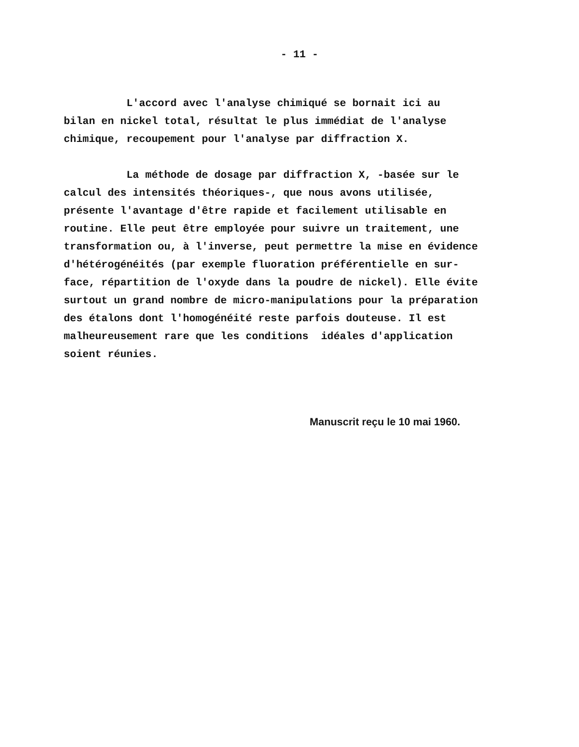- 11 -
L'accord avec l'analyse chimiqué se bornait ici au bilan en nickel total, résultat le plus immédiat de l'analyse chimique, recoupement pour l'analyse par diffraction X.
La méthode de dosage par diffraction X, -basée sur le calcul des intensités théoriques-, que nous avons utilisée, présente l'avantage d'être rapide et facilement utilisable en routine. Elle peut être employée pour suivre un traitement, une transformation ou, à l'inverse, peut permettre la mise en évidence d'hétérogénéités (par exemple fluoration préférentielle en sur- face, répartition de l'oxyde dans la poudre de nickel). Elle évite surtout un grand nombre de micro-manipulations pour la préparation des étalons dont l'homogénéité reste parfois douteuse. Il est malheureusement rare que les conditions idéales d'application soient réunies.
Manuscrit reçu le 10 mai 1960.